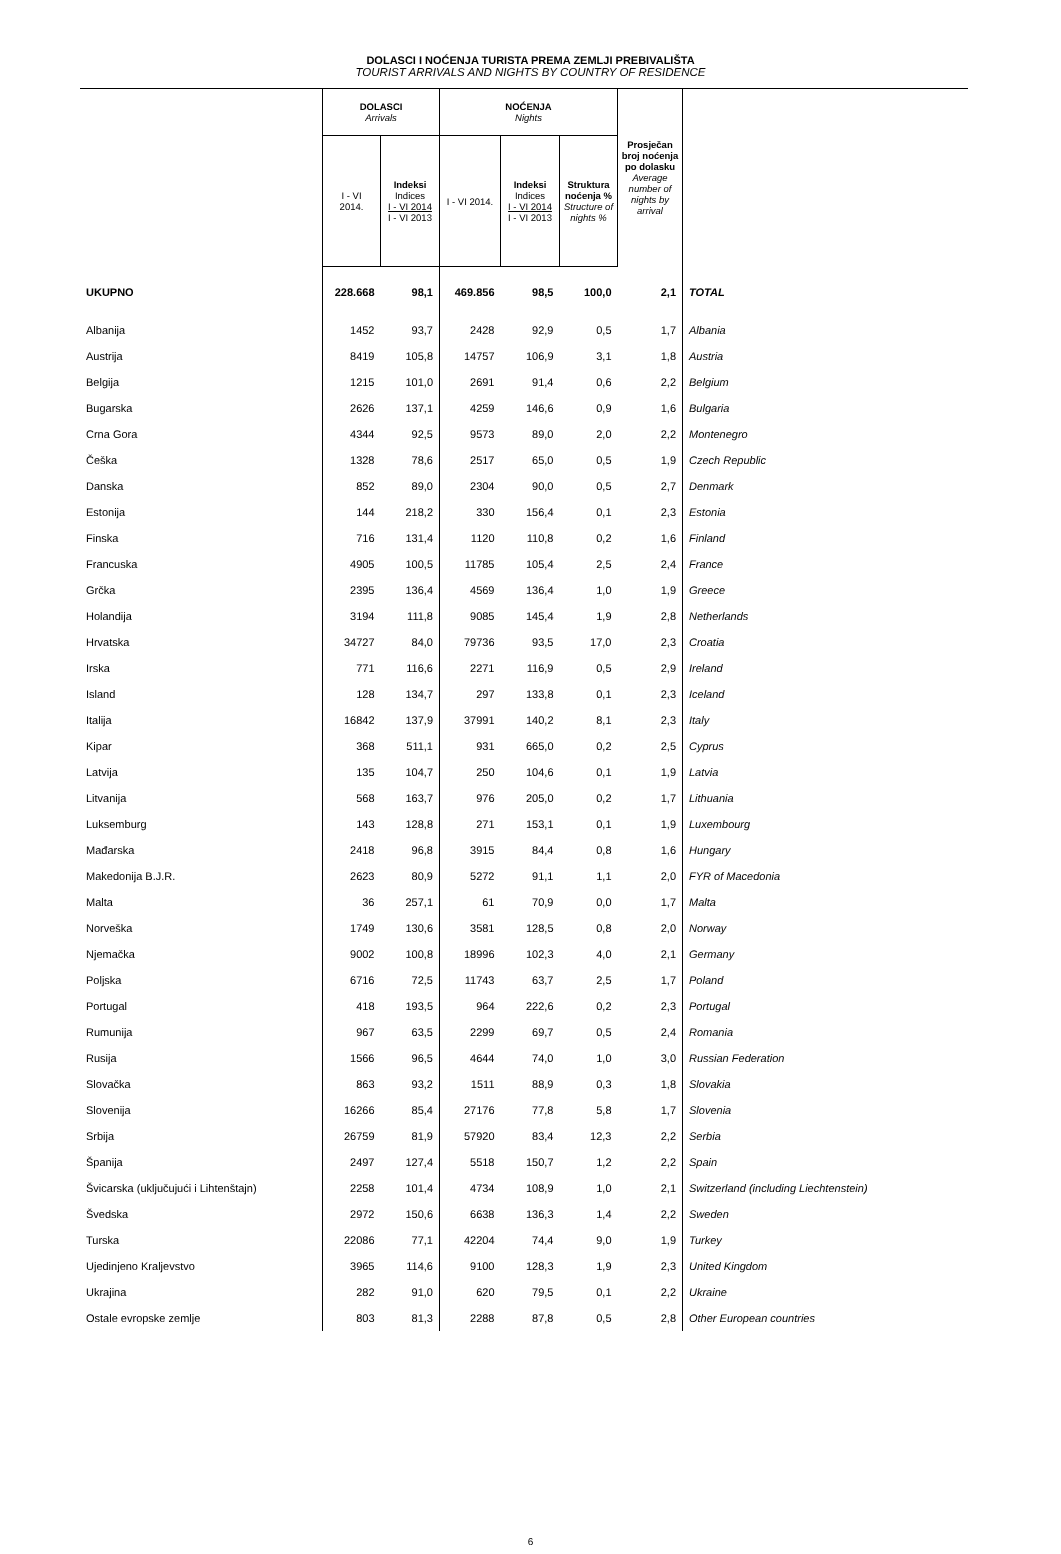DOLASCI I NOĆENJA TURISTA PREMA ZEMLJI PREBIVALIŠTA
TOURIST ARRIVALS AND NIGHTS BY COUNTRY OF RESIDENCE
| | DOLASCI Arrivals | | NOĆENJA Nights | | | Prosječan broj noćenja po dolasku Average number of nights by arrival | |
| --- | --- | --- | --- | --- | --- | --- | --- |
| | I - VI 2014. | Indeksi Indices I - VI 2014 I - VI 2013 | I - VI 2014. | Indeksi Indices I - VI 2014 I - VI 2013 | Struktura noćenja % Structure of nights % | | |
| UKUPNO | 228.668 | 98,1 | 469.856 | 98,5 | 100,0 | 2,1 | TOTAL |
| Albanija | 1452 | 93,7 | 2428 | 92,9 | 0,5 | 1,7 | Albania |
| Austrija | 8419 | 105,8 | 14757 | 106,9 | 3,1 | 1,8 | Austria |
| Belgija | 1215 | 101,0 | 2691 | 91,4 | 0,6 | 2,2 | Belgium |
| Bugarska | 2626 | 137,1 | 4259 | 146,6 | 0,9 | 1,6 | Bulgaria |
| Crna Gora | 4344 | 92,5 | 9573 | 89,0 | 2,0 | 2,2 | Montenegro |
| Češka | 1328 | 78,6 | 2517 | 65,0 | 0,5 | 1,9 | Czech Republic |
| Danska | 852 | 89,0 | 2304 | 90,0 | 0,5 | 2,7 | Denmark |
| Estonija | 144 | 218,2 | 330 | 156,4 | 0,1 | 2,3 | Estonia |
| Finska | 716 | 131,4 | 1120 | 110,8 | 0,2 | 1,6 | Finland |
| Francuska | 4905 | 100,5 | 11785 | 105,4 | 2,5 | 2,4 | France |
| Grčka | 2395 | 136,4 | 4569 | 136,4 | 1,0 | 1,9 | Greece |
| Holandija | 3194 | 111,8 | 9085 | 145,4 | 1,9 | 2,8 | Netherlands |
| Hrvatska | 34727 | 84,0 | 79736 | 93,5 | 17,0 | 2,3 | Croatia |
| Irska | 771 | 116,6 | 2271 | 116,9 | 0,5 | 2,9 | Ireland |
| Island | 128 | 134,7 | 297 | 133,8 | 0,1 | 2,3 | Iceland |
| Italija | 16842 | 137,9 | 37991 | 140,2 | 8,1 | 2,3 | Italy |
| Kipar | 368 | 511,1 | 931 | 665,0 | 0,2 | 2,5 | Cyprus |
| Latvija | 135 | 104,7 | 250 | 104,6 | 0,1 | 1,9 | Latvia |
| Litvanija | 568 | 163,7 | 976 | 205,0 | 0,2 | 1,7 | Lithuania |
| Luksemburg | 143 | 128,8 | 271 | 153,1 | 0,1 | 1,9 | Luxembourg |
| Mađarska | 2418 | 96,8 | 3915 | 84,4 | 0,8 | 1,6 | Hungary |
| Makedonija B.J.R. | 2623 | 80,9 | 5272 | 91,1 | 1,1 | 2,0 | FYR of Macedonia |
| Malta | 36 | 257,1 | 61 | 70,9 | 0,0 | 1,7 | Malta |
| Norveška | 1749 | 130,6 | 3581 | 128,5 | 0,8 | 2,0 | Norway |
| Njemačka | 9002 | 100,8 | 18996 | 102,3 | 4,0 | 2,1 | Germany |
| Poljska | 6716 | 72,5 | 11743 | 63,7 | 2,5 | 1,7 | Poland |
| Portugal | 418 | 193,5 | 964 | 222,6 | 0,2 | 2,3 | Portugal |
| Rumunija | 967 | 63,5 | 2299 | 69,7 | 0,5 | 2,4 | Romania |
| Rusija | 1566 | 96,5 | 4644 | 74,0 | 1,0 | 3,0 | Russian Federation |
| Slovačka | 863 | 93,2 | 1511 | 88,9 | 0,3 | 1,8 | Slovakia |
| Slovenija | 16266 | 85,4 | 27176 | 77,8 | 5,8 | 1,7 | Slovenia |
| Srbija | 26759 | 81,9 | 57920 | 83,4 | 12,3 | 2,2 | Serbia |
| Španija | 2497 | 127,4 | 5518 | 150,7 | 1,2 | 2,2 | Spain |
| Švicarska (uključujući i Lihtenštajn) | 2258 | 101,4 | 4734 | 108,9 | 1,0 | 2,1 | Switzerland (including Liechtenstein) |
| Švedska | 2972 | 150,6 | 6638 | 136,3 | 1,4 | 2,2 | Sweden |
| Turska | 22086 | 77,1 | 42204 | 74,4 | 9,0 | 1,9 | Turkey |
| Ujedinjeno Kraljevstvo | 3965 | 114,6 | 9100 | 128,3 | 1,9 | 2,3 | United Kingdom |
| Ukrajina | 282 | 91,0 | 620 | 79,5 | 0,1 | 2,2 | Ukraine |
| Ostale evropske zemlje | 803 | 81,3 | 2288 | 87,8 | 0,5 | 2,8 | Other European countries |
6